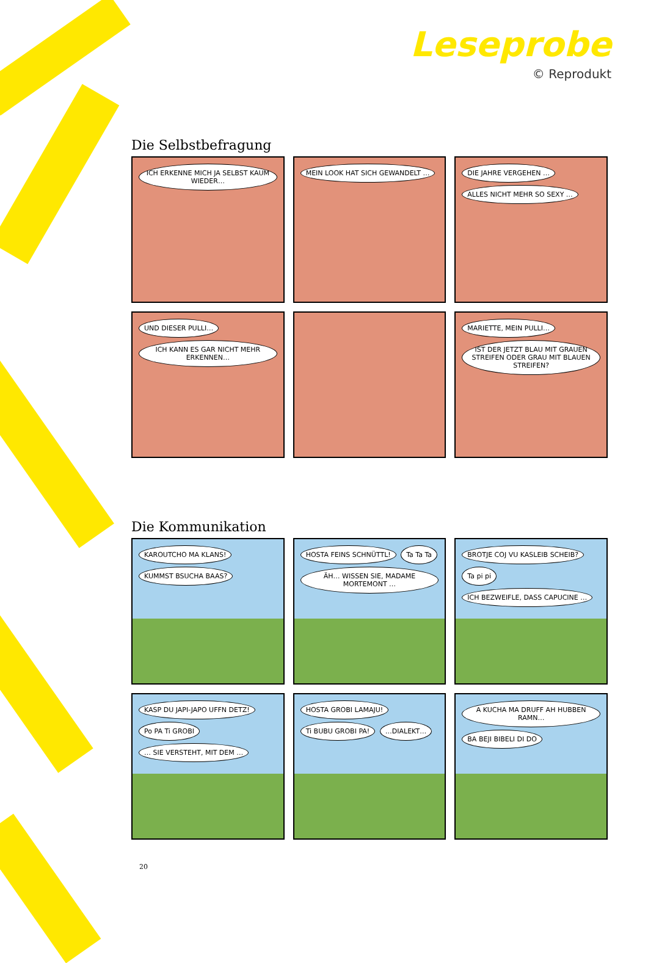Leseprobe
© Reprodukt
Die Selbstbefragung
ICH ERKENNE MICH JA SELBST KAUM WIEDER…
MEIN LOOK HAT SICH GEWANDELT …
DIE JAHRE VERGEHEN … ALLES NICHT MEHR SO SEXY …
UND DIESER PULLI… ICH KANN ES GAR NICHT MEHR ERKENNEN…
MARIETTE, MEIN PULLI… IST DER JETZT BLAU MIT GRAUEN STREIFEN ODER GRAU MIT BLAUEN STREIFEN?
Die Kommunikation
KAROUTCHO MA KLANS! KUMMST BSUCHA BAAS?
HOSTA FEINS SCHNÜTTL! Ta Ta Ta ÄH… WISSEN SIE, MADAME MORTEMONT …
BROTJE COJ VU KASLEIB SCHEIB? Ta pi pi ICH BEZWEIFLE, DASS CAPUCINE …
KASP DU JAPI-JAPO UFFN DETZ! Po PA Ti GROBI … SIE VERSTEHT, MIT DEM …
HOSTA GROBI LAMAJU! Ti BUBU GROBI PA! …DIALEKT…
A KUCHA MA DRUFF AH HUBBEN RAMN… BA BEJI BIBELI DI DO
20